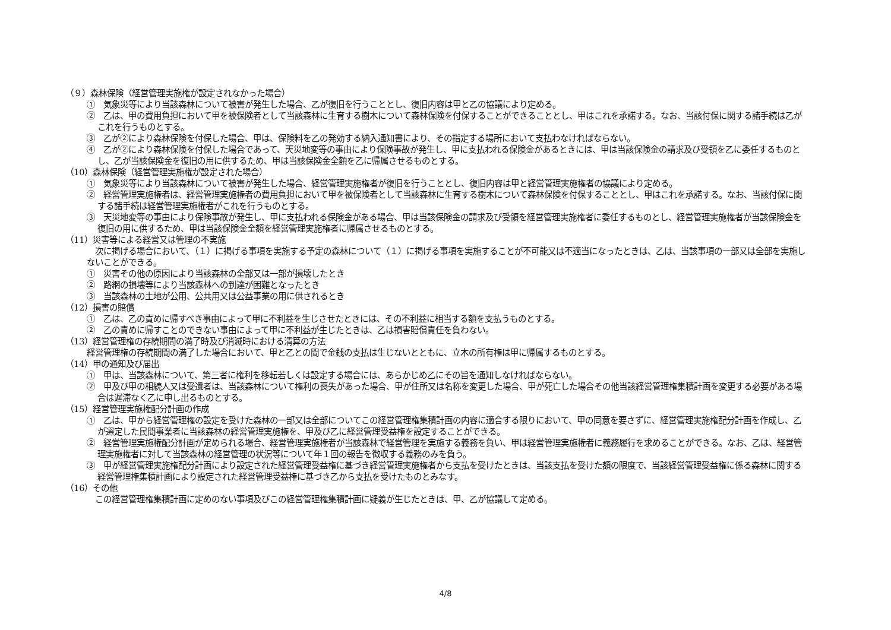（９）森林保険（経営管理実施権が設定されなかった場合）
①　気象災等により当該森林について被害が発生した場合、乙が復旧を行うこととし、復旧内容は甲と乙の協議により定める。
②　乙は、甲の費用負担において甲を被保険者として当該森林に生育する樹木について森林保険を付保することができることとし、甲はこれを承諾する。なお、当該付保に関する諸手続は乙がこれを行うものとする。
③　乙が②により森林保険を付保した場合、甲は、保険料を乙の発効する納入通知書により、その指定する場所において支払わなければならない。
④　乙が②により森林保険を付保した場合であって、天災地変等の事由により保険事故が発生し、甲に支払われる保険金があるときには、甲は当該保険金の請求及び受領を乙に委任するものとし、乙が当該保険金を復旧の用に供するため、甲は当該保険金全額を乙に帰属させるものとする。
（10）森林保険（経営管理実施権が設定された場合）
①　気象災等により当該森林について被害が発生した場合、経営管理実施権者が復旧を行うこととし、復旧内容は甲と経営管理実施権者の協議により定める。
②　経営管理実施権者は、経営管理実施権者の費用負担において甲を被保険者として当該森林に生育する樹木について森林保険を付保することとし、甲はこれを承諾する。なお、当該付保に関する諸手続は経営管理実施権者がこれを行うものとする。
③　天災地変等の事由により保険事故が発生し、甲に支払われる保険金がある場合、甲は当該保険金の請求及び受領を経営管理実施権者に委任するものとし、経営管理実施権者が当該保険金を復旧の用に供するため、甲は当該保険金全額を経営管理実施権者に帰属させるものとする。
（11）災害等による経営又は管理の不実施
　次に掲げる場合において、（１）に掲げる事項を実施する予定の森林について（１）に掲げる事項を実施することが不可能又は不適当になったときは、乙は、当該事項の一部又は全部を実施しないことができる。
①　災害その他の原因により当該森林の全部又は一部が損壊したとき
②　路網の損壊等により当該森林への到達が困難となったとき
③　当該森林の土地が公用、公共用又は公益事業の用に供されるとき
（12）損害の賠償
①　乙は、乙の責めに帰すべき事由によって甲に不利益を生じさせたときには、その不利益に相当する額を支払うものとする。
②　乙の責めに帰すことのできない事由によって甲に不利益が生じたときは、乙は損害賠償責任を負わない。
（13）経営管理権の存続期間の満了時及び消滅時における清算の方法
経営管理権の存続期間の満了した場合において、甲と乙との間で金銭の支払は生じないとともに、立木の所有権は甲に帰属するものとする。
（14）甲の通知及び届出
①　甲は、当該森林について、第三者に権利を移転若しくは設定する場合には、あらかじめ乙にその旨を通知しなければならない。
②　甲及び甲の相続人又は受遺者は、当該森林について権利の喪失があった場合、甲が住所又は名称を変更した場合、甲が死亡した場合その他当該経営管理権集積計画を変更する必要がある場合は遅滞なく乙に申し出るものとする。
（15）経営管理実施権配分計画の作成
①　乙は、甲から経営管理権の設定を受けた森林の一部又は全部についてこの経営管理権集積計画の内容に適合する限りにおいて、甲の同意を要さずに、経営管理実施権配分計画を作成し、乙が選定した民間事業者に当該森林の経営管理実施権を、甲及び乙に経営管理受益権を設定することができる。
②　経営管理実施権配分計画が定められる場合、経営管理実施権者が当該森林で経営管理を実施する義務を負い、甲は経営管理実施権者に義務履行を求めることができる。なお、乙は、経営管理実施権者に対して当該森林の経営管理の状況等について年１回の報告を徴収する義務のみを負う。
③　甲が経営管理実施権配分計画により設定された経営管理受益権に基づき経営管理実施権者から支払を受けたときは、当該支払を受けた額の限度で、当該経営管理受益権に係る森林に関する経営管理権集積計画により設定された経営管理受益権に基づき乙から支払を受けたものとみなす。
（16）その他
　この経営管理権集積計画に定めのない事項及びこの経営管理権集積計画に疑義が生じたときは、甲、乙が協議して定める。
4/8